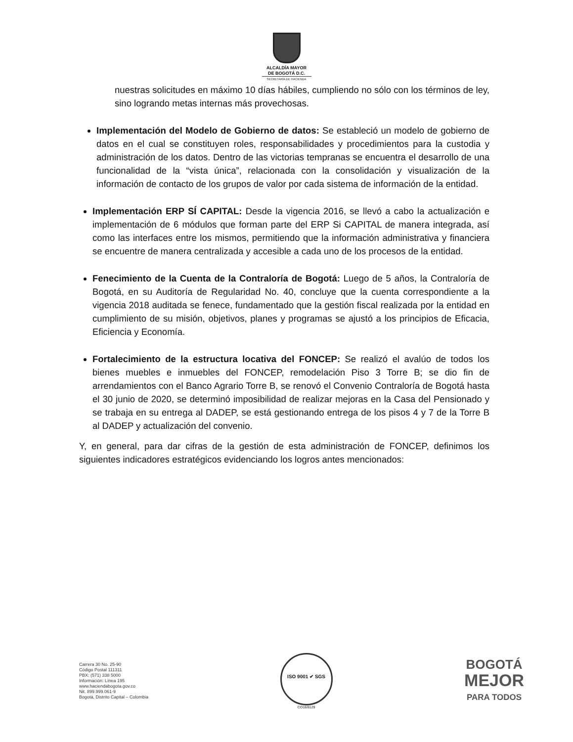ALCALDÍA MAYOR
DE BOGOTÁ D.C.
SECRETARÍA DE HACIENDA
nuestras solicitudes en máximo 10 días hábiles, cumpliendo no sólo con los términos de ley, sino logrando metas internas más provechosas.
Implementación del Modelo de Gobierno de datos: Se estableció un modelo de gobierno de datos en el cual se constituyen roles, responsabilidades y procedimientos para la custodia y administración de los datos. Dentro de las victorias tempranas se encuentra el desarrollo de una funcionalidad de la “vista única”, relacionada con la consolidación y visualización de la información de contacto de los grupos de valor por cada sistema de información de la entidad.
Implementación ERP SÍ CAPITAL: Desde la vigencia 2016, se llevó a cabo la actualización e implementación de 6 módulos que forman parte del ERP Si CAPITAL de manera integrada, así como las interfaces entre los mismos, permitiendo que la información administrativa y financiera se encuentre de manera centralizada y accesible a cada uno de los procesos de la entidad.
Fenecimiento de la Cuenta de la Contraloría de Bogotá: Luego de 5 años, la Contraloría de Bogotá, en su Auditoría de Regularidad No. 40, concluye que la cuenta correspondiente a la vigencia 2018 auditada se fenece, fundamentado que la gestión fiscal realizada por la entidad en cumplimiento de su misión, objetivos, planes y programas se ajustó a los principios de Eficacia, Eficiencia y Economía.
Fortalecimiento de la estructura locativa del FONCEP: Se realizó el avalúo de todos los bienes muebles e inmuebles del FONCEP, remodelación Piso 3 Torre B; se dio fin de arrendamientos con el Banco Agrario Torre B, se renovó el Convenio Contraloría de Bogotá hasta el 30 junio de 2020, se determinó imposibilidad de realizar mejoras en la Casa del Pensionado y se trabaja en su entrega al DADEP, se está gestionando entrega de los pisos 4 y 7 de la Torre B al DADEP y actualización del convenio.
Y, en general, para dar cifras de la gestión de esta administración de FONCEP, definimos los siguientes indicadores estratégicos evidenciando los logros antes mencionados:
Carrera 30 No. 25-90
Código Postal 111311
PBX: (571) 338 5000
Información: Línea 195
www.haciendabogota.gov.co
Nit. 899.999.061-9
Bogotá, Distrito Capital – Colombia
ISO 9001 ✔ SGS
CO18/8129
BOGOTÁ
MEJOR
PARA TODOS